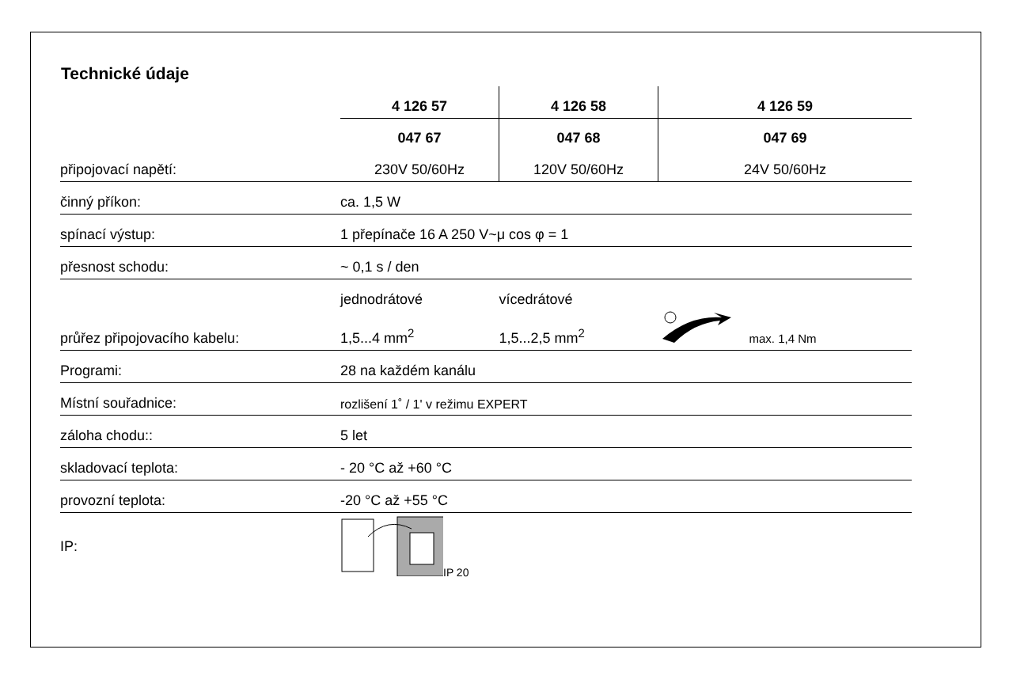Technické údaje
| | 4 126 57 | 4 126 58 | 4 126 59 |
| | 047 67 | 047 68 | 047 69 |
| připojovací napětí: | 230V 50/60Hz | 120V 50/60Hz | 24V 50/60Hz |
| činný příkon: | ca. 1,5 W | | |
| spínací výstup: | 1 přepínače 16 A 250 V~μ cos φ = 1 | | |
| přesnost schodu: | ~ 0,1 s / den | | |
| | jednodrátové | vícedrátové | |
| průřez připojovacího kabelu: | 1,5...4 mm<sup>2</sup> | 1,5...2,5 mm<sup>2</sup> | max. 1,4 Nm |
| Programi: | 28 na každém kanálu | | |
| Místní souřadnice: | rozlišení 1˚ / 1' v režimu EXPERT | | |
| záloha chodu:: | 5 let | | |
| skladovací teplota: | - 20 °C až +60 °C | | |
| provozní teplota: | -20 °C až +55 °C | | |
| IP: | IP 20 | | |